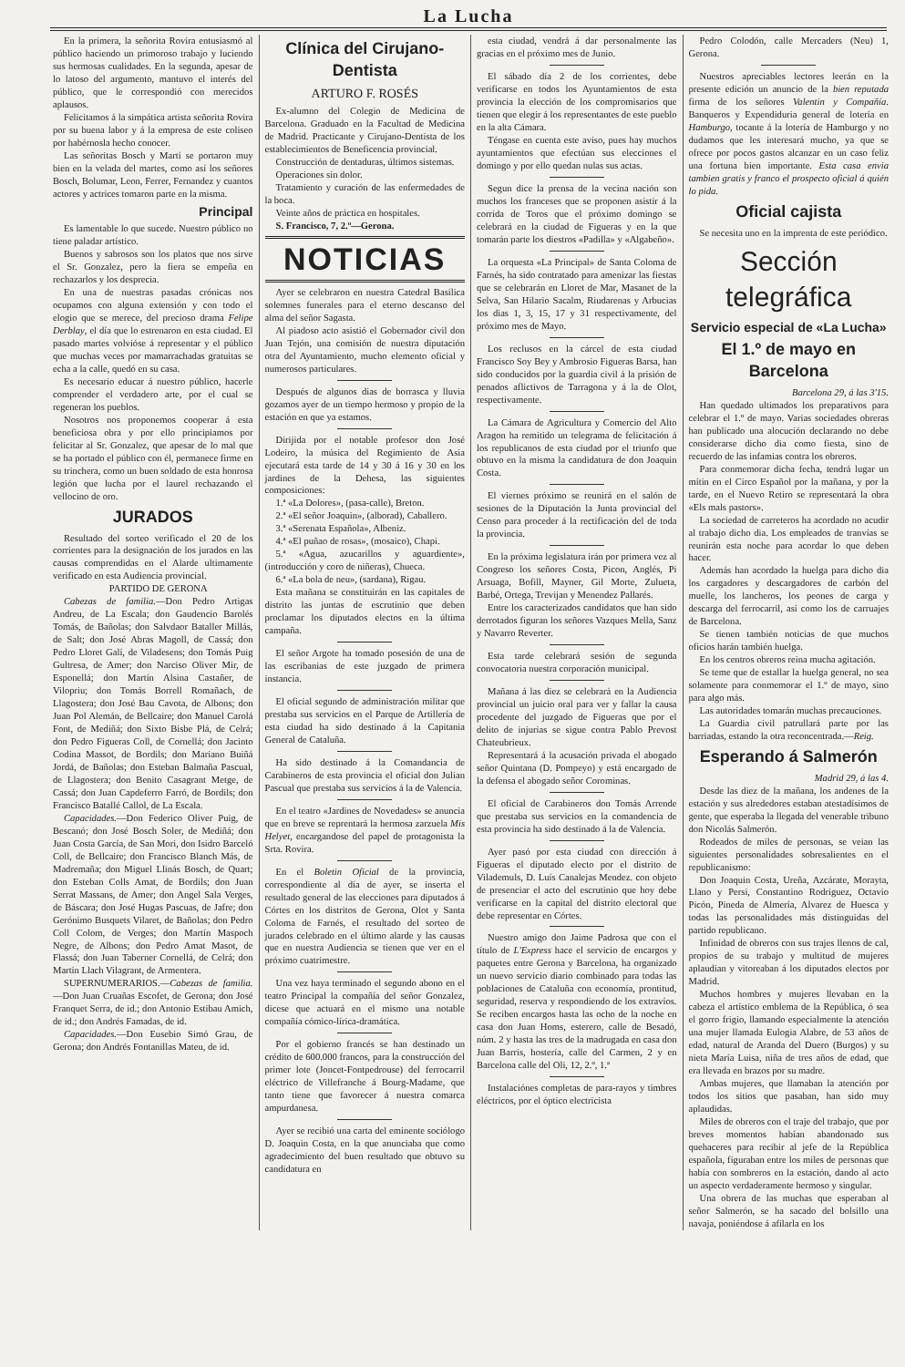La Lucha
En la primera, la señorita Rovira entusiasmó al público haciendo un primoroso trabajo y luciendo sus hermosas cualidades. En la segunda, apesar de lo latoso del argumento, mantuvo el interés del público, que le correspondió con merecidos aplausos.
Felicitamos á la simpática artista señorita Rovira por su buena labor y á la empresa de este coliseo por habérnosla hecho conocer.
Las señoritas Bosch y Martí se portaron muy bien en la velada del martes, como así los señores Bosch, Bolumar, Leon, Ferrer, Fernandez y cuantos actores y actrices tomaron parte en la misma.
Principal
Es lamentable lo que sucede. Nuestro público no tiene paladar artístico.
Buenos y sabrosos son los platos que nos sirve el Sr. Gonzalez, pero la fiera se empeña en rechazarlos y los desprecia.
En una de nuestras pasadas crónicas nos ocupamos con alguna extensión y con todo el elogio que se merece, del precioso drama Felipe Derblay, el día que lo estrenaron en esta ciudad. El pasado martes volvióse á representar y el público que muchas veces por mamarrachadas gratuitas se echa a la calle, quedó en su casa.
Es necesario educar á nuestro público, hacerle comprender el verdadero arte, por el cual se regeneran los pueblos.
Nosotros nos proponemos cooperar á esta beneficiosa obra y por ello principiamos por felicitar al Sr. Gonzalez, que apesar de lo mal que se ha portado el público con él, permanece firme en su trinchera, como un buen soldado de esta honrosa legión que lucha por el laurel rechazando el vellocino de oro.
JURADOS
Resultado del sorteo verificado el 20 de los corrientes para la designación de los jurados en las causas comprendidas en el Alarde ultimamente verificado en esta Audiencia provincial.
PARTIDO DE GERONA
Cabezas de familia.—Don Pedro Artigas Andreu, de La Escala; don Gaudencio Barolés Tomás, de Bañolas; don Salvdaor Bataller Millás, de Salt; don José Abras Magoll, de Cassá; don Pedro Lloret Galí, de Viladesens; don Tomás Puig Gultresa, de Amer; don Narciso Oliver Mir, de Esponellá; don Martín Alsina Castañer, de Vilopriu; don Tomás Borrell Romañach, de Llagostera; don José Bau Cavota, de Albons; don Juan Pol Alemán, de Bellcaire; don Manuel Carolá Font, de Mediñá; don Sixto Bisbe Plá, de Celrá; don Pedro Figueras Coll, de Cornellá; don Jacinto Codina Massot, de Bordils; don Mariano Buiñá Jordá, de Bañolas; don Esteban Balmaña Pascual, de Llagostera; don Benito Casagrant Metge, de Cassá; don Juan Capdeferro Farró, de Bordils; don Francisco Batallé Callol, de La Escala.
Capacidades.—Don Federico Oliver Puig, de Bescanó; don José Bosch Soler, de Mediñá; don Juan Costa García, de San Mori, don Isidro Barceló Coll, de Bellcaire; don Francisco Blanch Más, de Madremaña; don Miguel Llinás Bosch, de Quart; don Esteban Colls Amat, de Bordils; don Juan Serrat Massans, de Amer; don Angel Sala Verges, de Báscara; don José Hugas Pascuas, de Jafre; don Gerónimo Busquets Vilaret, de Bañolas; don Pedro Coll Colom, de Verges; don Martín Maspoch Negre, de Albons; don Pedro Amat Masot, de Flassá; don Juan Taberner Cornellá, de Celrá; don Martín Llach Vilagrant, de Armentera.
SUPERNUMERARIOS.—Cabezas de familia.—Don Juan Cruañas Escofet, de Gerona; don José Franquet Serra, de id.; don Antonio Estibau Amich, de id.; don Andrés Famadas, de id.
Capacidades.—Don Eusebio Simó Grau, de Gerona; don Andrés Fontanillas Mateu, de id.
Clínica del Cirujano-Dentista
ARTURO F. ROSÉS
Ex-alumno del Colegio de Medicina de Barcelona. Graduado en la Facultad de Medicina de Madrid. Practicante y Cirujano-Dentista de los establecimientos de Beneficencia provincial.
Construcción de dentaduras, últimos sistemas.
Operaciones sin dolor.
Tratamiento y curación de las enfermedades de la boca.
Veinte años de práctica en hospitales.
S. Francisco, 7, 2.º—Gerona.
NOTICIAS
Ayer se celebraron en nuestra Catedral Basílica solemnes funerales para el eterno descanso del alma del señor Sagasta.
Al piadoso acto asistió el Gobernador civil don Juan Tejón, una comisión de nuestra diputación otra del Ayuntamiento, mucho elemento oficial y numerosos particulares.
Después de algunos dias de borrasca y lluvia gozamos ayer de un tiempo hermoso y propio de la estación en que ya estamos.
Dirijida por el notable profesor don José Lodeiro, la música del Regimiento de Asia ejecutará esta tarde de 14 y 30 á 16 y 30 en los jardines de la Dehesa, las siguientes composiciones:
1.ª «La Dolores», (pasa-calle), Breton.
2.ª «El señor Joaquin», (alborad), Caballero.
3.ª «Serenata Española», Albeniz.
4.ª «El puñao de rosas», (mosaico), Chapi.
5.ª «Agua, azucarillos y aguardiente», (introducción y coro de niñeras), Chueca.
6.ª «La bola de neu», (sardana), Rigau.
Esta mañana se constituirán en las capitales de distrito las juntas de escrutinio que deben proclamar los diputados electos en la última campaña.
El señor Argote ha tomado posesión de una de las escribanias de este juzgado de primera instancia.
El oficial segundo de administración militar que prestaba sus servicios en el Parque de Artillería de esta ciudad ha sido destinado á la Capitania General de Cataluña.
Ha sido destinado á la Comandancia de Carabineros de esta provincia el oficial don Julian Pascual que prestaba sus servicios á la de Valencia.
En el teatro «Jardines de Novedades» se anuncia que en breve se reprentará la hermosa zarzuela Mis Helyet, encargandose del papel de protagonista la Srta. Rovira.
En el Boletin Oficial de la provincia, correspondiente al día de ayer, se inserta el resultado general de las elecciones para diputados á Córtes en los distritos de Gerona, Olot y Santa Coloma de Farnés, el resultado del sorteo de jurados celebrado en el último alarde y las causas que en nuestra Audiencia se tienen que ver en el próximo cuatrimestre.
Una vez haya terminado el segundo abono en el teatro Principal la compañía del señor Gonzalez, dicese que actuará en el mismo una notable compañía cómico-lírica-dramática.
Por el gobierno francés se han destinado un crédito de 600.000 francos, para la construcción del primer lote (Joncet-Fontpedrouse) del ferrocarril eléctrico de Villefranche á Bourg-Madame, que tanto tiene que favorecer á nuestra comarca ampurdanesa.
Ayer se recibió una carta del eminente sociólogo D. Joaquin Costa, en la que anunciaba que como agradecimiento del buen resultado que obtuvo su candidatura en
esta ciudad, vendrá á dar personalmente las gracias en el próximo mes de Junio.
El sábado día 2 de los corrientes, debe verificarse en todos los Ayuntamientos de esta provincia la elección de los compromisarios que tienen que elegir á los representantes de este pueblo en la alta Cámara.
Téngase en cuenta este aviso, pues hay muchos ayuntamientos que efectúan sus elecciones el domingo y por ello quedan nulas sus actas.
Segun dice la prensa de la vecina nación son muchos los franceses que se proponen asistir á la corrida de Toros que el próximo domingo se celebrará en la ciudad de Figueras y en la que tomarán parte los diestros «Padilla» y «Algabeño».
La orquesta «La Principal» de Santa Coloma de Farnés, ha sido contratado para amenizar las fiestas que se celebrarán en Lloret de Mar, Masanet de la Selva, San Hilario Sacalm, Riudarenas y Arbucias los dias 1, 3, 15, 17 y 31 respectivamente, del próximo mes de Mayo.
Los reclusos en la cárcel de esta ciudad Francisco Soy Bey y Ambrosio Figueras Barsa, han sido conducidos por la guardia civil á la prisión de penados aflictivos de Tarragona y á la de Olot, respectivamente.
La Cámara de Agricultura y Comercio del Alto Aragon ha remitido un telegrama de felicitación á los republicanos de esta ciudad por el triunfo que obtuvo en la misma la candidatura de don Joaquin Costa.
El viernes próximo se reunirá en el salón de sesiones de la Diputación la Junta provincial del Censo para proceder á la rectificación del de toda la provincia.
En la próxima legislatura irán por primera vez al Congreso los señores Costa, Picon, Anglés, Pi Arsuaga, Bofill, Mayner, Gil Morte, Zulueta, Barbé, Ortega, Trevijan y Menendez Pallarés.
Entre los caracterizados candidatos que han sido derrotados figuran los señores Vazques Mella, Sanz y Navarro Reverter.
Esta tarde celebrará sesión de segunda convocatoria nuestra corporación municipal.
Mañana á las diez se celebrará en la Audiencia provincial un juicio oral para ver y fallar la causa procedente del juzgado de Figueras que por el delito de injurias se sigue contra Pablo Prevost Chateubrieux.
Representará á la acusación privada el abogado señor Quintana (D. Pompeyo) y está encargado de la defensa el abogado señor Corominas.
El oficial de Carabineros don Tomás Arrende que prestaba sus servicios en la comandencia de esta provincia ha sido destinado á la de Valencia.
Ayer pasó por esta ciudad con dirección á Figueras el diputado electo por el distrito de Vilademuls, D. Luís Canalejas Mendez. con objeto de presenciar el acto del escrutinio que hoy debe verificarse en la capital del distrito electoral que debe representar en Córtes.
Nuestro amigo don Jaime Padrosa que con el título de L'Express hace el servicio de encargos y paquetes entre Gerona y Barcelona, ha organizado un nuevo servicio diario combinado para todas las poblaciones de Cataluña con economía, prontitud, seguridad, reserva y respondiendo de los extravíos. Se reciben encargos hasta las ocho de la noche en casa don Juan Homs, esterero, calle de Besadó, núm. 2 y hasta las tres de la madrugada en casa don Juan Barris, hostería, calle del Carmen, 2 y en Barcelona calle del Oli, 12, 2.º, 1.ª
Instalaciónes completas de para-rayos y timbres eléctricos, por el óptico electricista
Pedro Colodón, calle Mercaders (Neu) 1, Gerona.
Nuestros apreciables lectores leerán en la presente edición un anuncio de la bien reputada firma de los señores Valentin y Compañía. Banqueros y Expendiduria general de lotería en Hamburgo, tocante á la lotería de Hamburgo y no dudamos que les interesará mucho, ya que se ofrece por pocos gastos alcanzar en un caso feliz una fortuna bien importante. Esta casa envia tambien gratis y franco el prospecto oficial á quién lo pida.
Oficial cajista
Se necesita uno en la imprenta de este periódico.
Sección telegráfica
Servicio especial de «La Lucha»
El 1.º de mayo en Barcelona
Barcelona 29, á las 3'15.
Han quedado ultimados los preparativos para celebrar el 1.º de mayo. Varias sociedades obreras han publicado una alocución declarando no debe considerarse dicho dia como fiesta, sino de recuerdo de las infamias contra los obreros.
Para conmemorar dicha fecha, tendrá lugar un mítin en el Circo Español por la mañana, y por la tarde, en el Nuevo Retiro se representará la obra «Els mals pastors».
La sociedad de carreteros ha acordado no acudir al trabajo dicho dia. Los empleados de tranvías se reunirán esta noche para acordar lo que deben hacer.
Además han acordado la huelga para dicho dia los cargadores y descargadores de carbón del muelle, los lancheros, los peones de carga y descarga del ferrocarril, así como los de carruajes de Barcelona.
Se tienen también noticias de que muchos oficios harán también huelga.
En los centros obreros reina mucha agitación.
Se teme que de estallar la huelga general, no sea solamente para conmemorar el 1.º de mayo, sino para algo más.
Las autoridades tomarán muchas precauciones.
La Guardia civil patrullará parte por las barriadas, estando la otra reconcentrada.—Reig.
Esperando á Salmerón
Madrid 29, á las 4.
Desde las diez de la mañana, los andenes de la estación y sus alrededores estaban atestadísimos de gente, que esperaba la llegada del venerable tribuno don Nicolás Salmerón.
Rodeados de miles de personas, se veian las siguientes personalidades sobresalientes en el republicanismo:
Don Joaquin Costa, Ureña, Azcárate, Morayta, Llano y Persi, Constantino Rodriguez, Octavio Picón, Pineda de Almería, Alvarez de Huesca y todas las personalidades más distinguidas del partido republicano.
Infinidad de obreros con sus trajes llenos de cal, propios de su trabajo y multitud de mujeres aplaudian y vitoreaban á los diputados electos por Madrid.
Muchos hombres y mujeres llevaban en la cabeza el artístico emblema de la República, ó sea el gorro frigio, llamando especialmente la atención una mujer llamada Eulogia Alabre, de 53 años de edad, natural de Aranda del Duero (Burgos) y su nieta María Luisa, niña de tres años de edad, que era llevada en brazos por su madre.
Ambas mujeres, que llamaban la atención por todos los sitios que pasaban, han sido muy aplaudidas.
Miles de obreros con el traje del trabajo, que por breves momentos habían abandonado sus quehaceres para recibir al jefe de la República española, figuraban entre los miles de personas que había con sombreros en la estación, dando al acto un aspecto verdaderamente hermoso y singular.
Una obrera de las muchas que esperaban al señor Salmerón, se ha sacado del bolsillo una navaja, poniéndose á afilarla en los